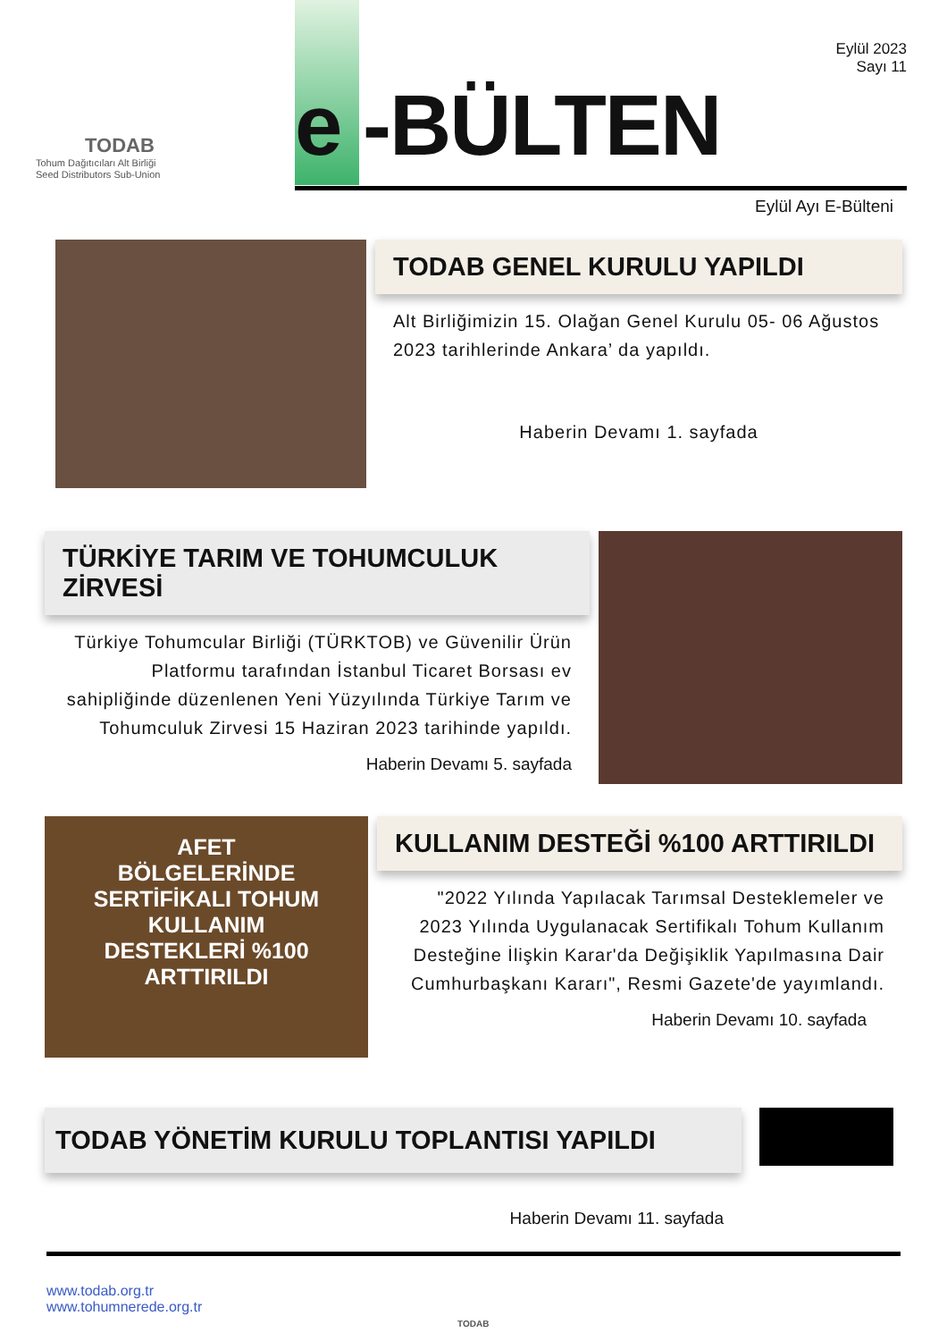TODAB
Tohum Dağıtıcıları Alt Birliği
Seed Distributors Sub-Union
e -BÜLTEN
Eylül 2023
Sayı 11
Eylül Ayı E-Bülteni
TODAB GENEL KURULU YAPILDI
Alt Birliğimizin 15. Olağan Genel Kurulu 05- 06 Ağustos 2023 tarihlerinde Ankara’ da yapıldı.
Haberin Devamı 1. sayfada
TÜRKİYE TARIM VE TOHUMCULUK ZİRVESİ
Türkiye Tohumcular Birliği (TÜRKTOB) ve Güvenilir Ürün Platformu tarafından İstanbul Ticaret Borsası ev sahipliğinde düzenlenen Yeni Yüzyılında Türkiye Tarım ve Tohumculuk Zirvesi 15 Haziran 2023 tarihinde yapıldı.
Haberin Devamı 5. sayfada
AFET
BÖLGELERİNDE
SERTİFİKALI TOHUM
KULLANIM
DESTEKLERİ %100
ARTTIRILDI
KULLANIM DESTEĞİ %100 ARTTIRILDI
"2022 Yılında Yapılacak Tarımsal Desteklemeler ve 2023 Yılında Uygulanacak Sertifikalı Tohum Kullanım Desteğine İlişkin Karar'da Değişiklik Yapılmasına Dair Cumhurbaşkanı Kararı", Resmi Gazete'de yayımlandı.
Haberin Devamı 10. sayfada
TODAB YÖNETİM KURULU TOPLANTISI YAPILDI
Haberin Devamı 11. sayfada
www.todab.org.tr
www.tohumnerede.org.tr
TODAB